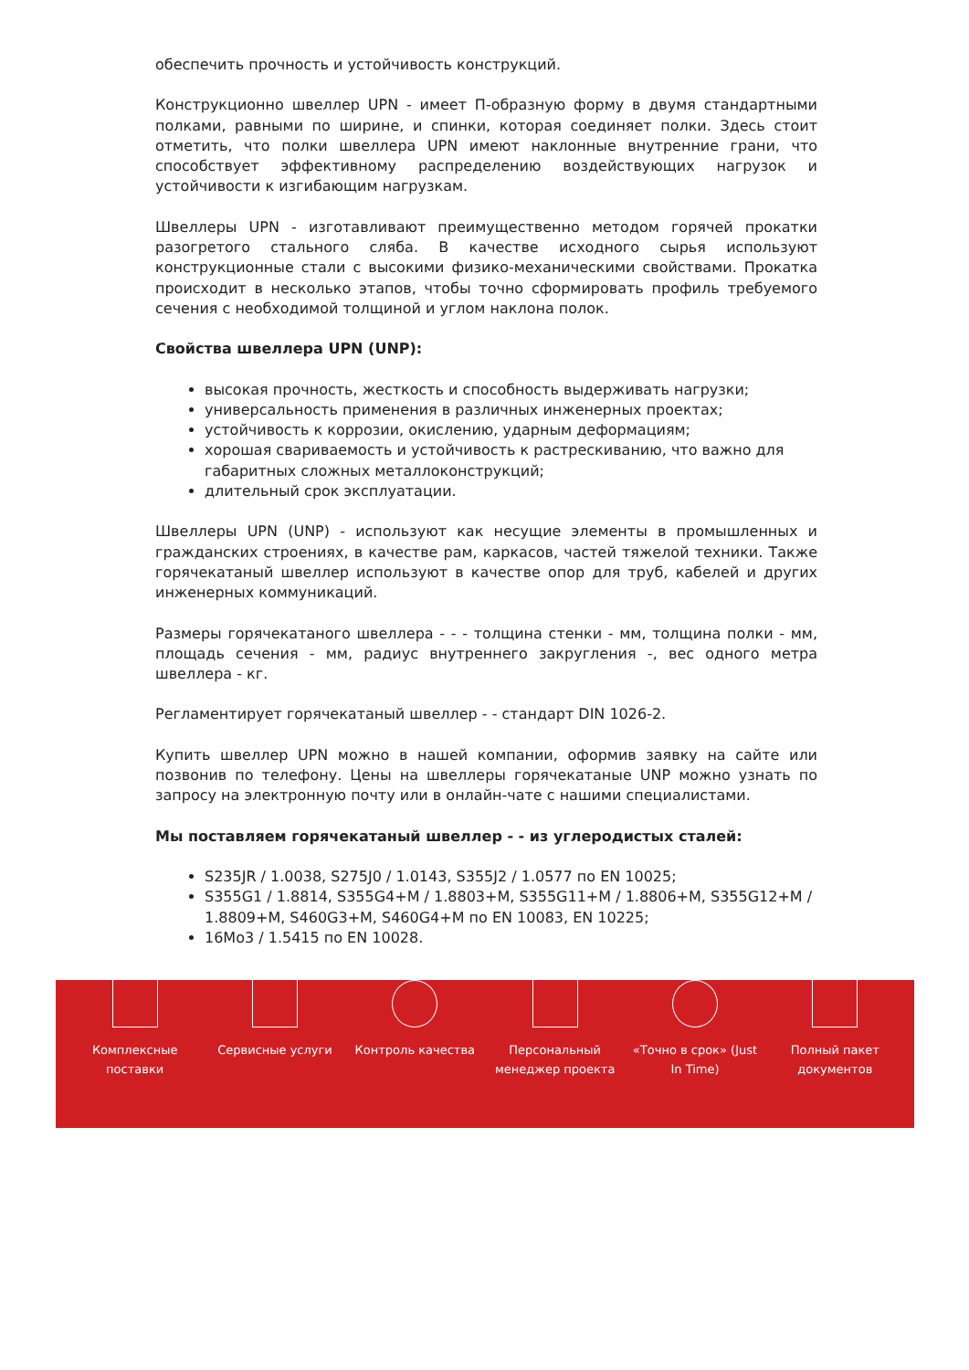обеспечить прочность и устойчивость конструкций.
Конструкционно швеллер UPN - имеет П-образную форму в двумя стандартными полками, равными по ширине, и спинки, которая соединяет полки. Здесь стоит отметить, что полки швеллера UPN имеют наклонные внутренние грани, что способствует эффективному распределению воздействующих нагрузок и устойчивости к изгибающим нагрузкам.
Швеллеры UPN - изготавливают преимущественно методом горячей прокатки разогретого стального сляба. В качестве исходного сырья используют конструкционные стали с высокими физико-механическими свойствами. Прокатка происходит в несколько этапов, чтобы точно сформировать профиль требуемого сечения с необходимой толщиной и углом наклона полок.
Свойства швеллера UPN (UNP):
высокая прочность, жесткость и способность выдерживать нагрузки;
универсальность применения в различных инженерных проектах;
устойчивость к коррозии, окислению, ударным деформациям;
хорошая свариваемость и устойчивость к растрескиванию, что важно для габаритных сложных металлоконструкций;
длительный срок эксплуатации.
Швеллеры UPN (UNP) - используют как несущие элементы в промышленных и гражданских строениях, в качестве рам, каркасов, частей тяжелой техники. Также горячекатаный швеллер используют в качестве опор для труб, кабелей и других инженерных коммуникаций.
Размеры горячекатаного швеллера - - - толщина стенки - мм, толщина полки - мм, площадь сечения - мм, радиус внутреннего закругления -, вес одного метра швеллера - кг.
Регламентирует горячекатаный швеллер - - стандарт DIN 1026-2.
Купить швеллер UPN можно в нашей компании, оформив заявку на сайте или позвонив по телефону. Цены на швеллеры горячекатаные UNP можно узнать по запросу на электронную почту или в онлайн-чате с нашими специалистами.
Мы поставляем горячекатаный швеллер - - из углеродистых сталей:
S235JR / 1.0038, S275J0 / 1.0143, S355J2 / 1.0577 по EN 10025;
S355G1 / 1.8814, S355G4+M / 1.8803+M, S355G11+M / 1.8806+M, S355G12+M / 1.8809+M, S460G3+M, S460G4+M по EN 10083, EN 10225;
16Mo3 / 1.5415 по EN 10028.
Комплексные
поставки
Сервисные услуги Контроль качества Персональный
менеджер проекта
«Точно в срок» (Just
In Time)
Полный пакет
документов